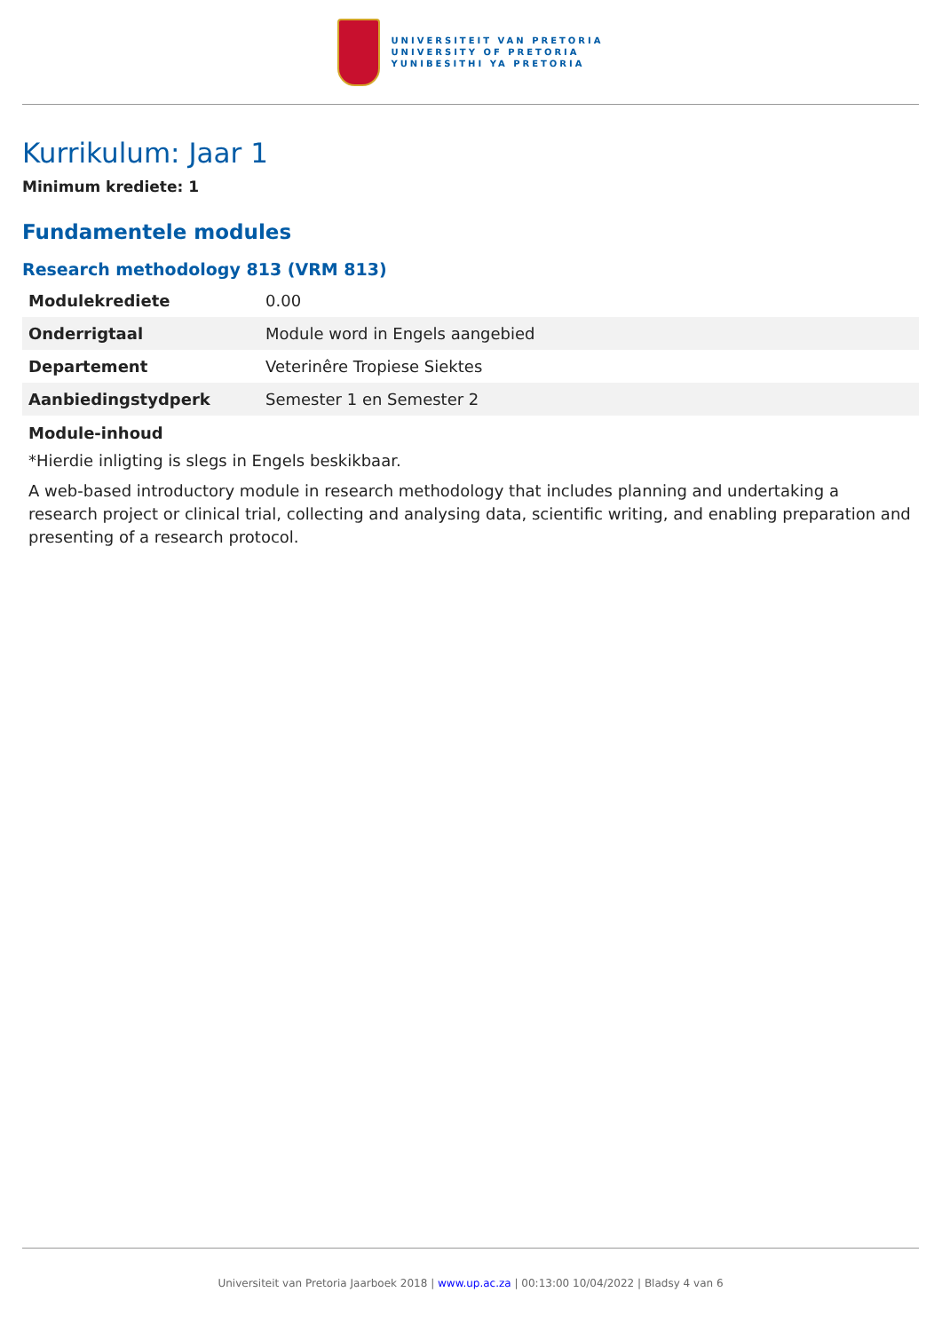UNIVERSITEIT VAN PRETORIA
UNIVERSITY OF PRETORIA
YUNIBESITHI YA PRETORIA
Kurrikulum: Jaar 1
Minimum krediete: 1
Fundamentele modules
Research methodology 813 (VRM 813)
| Modulekrediete | 0.00 |
| Onderrigtaal | Module word in Engels aangebied |
| Departement | Veterinêre Tropiese Siektes |
| Aanbiedingstydperk | Semester 1 en Semester 2 |
Module-inhoud
*Hierdie inligting is slegs in Engels beskikbaar.
A web-based introductory module in research methodology that includes planning and undertaking a research project or clinical trial, collecting and analysing data, scientific writing, and enabling preparation and presenting of a research protocol.
Universiteit van Pretoria Jaarboek 2018 | www.up.ac.za | 00:13:00 10/04/2022 | Bladsy 4 van 6